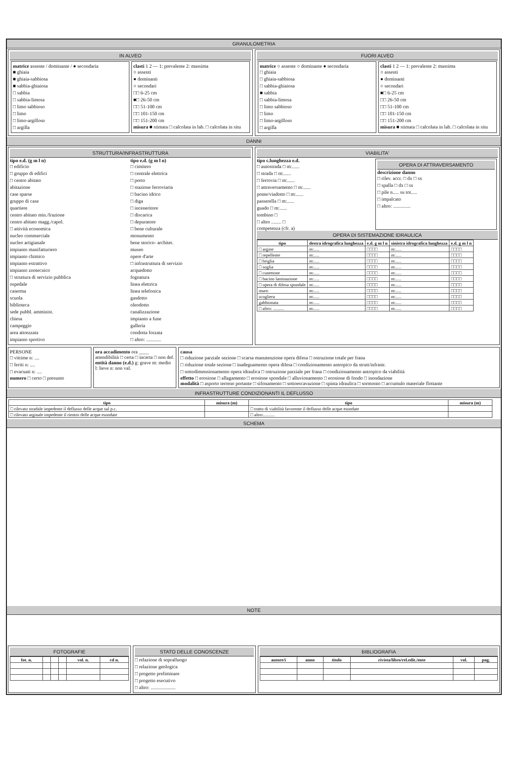GRANULOMETRIA
IN ALVEO
matrice assente / dominante / ● secondaria
■ ghiaia
■ ghiaia-sabbiosa
■ sabbia-ghiaiosa
□ sabbia
□ sabbia-limosa
□ limo sabbioso
□ limo
□ limo-argilloso
□ argilla
clasti 1 2 — 1: prevalente 2: massima
○ assenti
● dominanti
○ secondari
□□ 6-25 cm
■□ 26-50 cm
□□ 51-100 cm
□□ 101-150 cm
□□ 151-200 cm
misura ■ stimata □ calcolata in lab. □ calcolata in situ
FUORI ALVEO
matrice ○ assente ○ dominante ● secondaria
□ ghiaia
□ ghiaia-sabbiosa
□ sabbia-ghiaiosa
■ sabbia
□ sabbia-limosa
□ limo sabbioso
□ limo
□ limo-argilloso
□ argilla
clasti 1 2 — 1: prevalente 2: massima
○ assenti
● dominanti
○ secondari
■□ 6-25 cm
□□ 26-50 cm
□□ 51-100 cm
□□ 101-150 cm
□□ 151-200 cm
misura ■ stimata □ calcolata in lab. □ calcolata in situ
DANNI
STRUTTURA/INFRASTRUTTURA
tipo e.d. (g m l n)
□ edificio
□ gruppo di edifici
□ centro abitato
abitazione
case sparse
gruppo di case
quartiere
centro abitato min./frazione
centro abitato magg./capol.
□ attività economica
nucleo commerciale
nucleo artigianale
impianto manifatturiero
impianto chimico
impianto estrattivo
impianto zootecnico
□ struttura di servizio pubblica
ospedale
caserma
scuola
biblioteca
sede pubbl. amminist.
chiesa
campeggio
area attrezzata
impianto sportivo
tipo e.d. (g m l n)
□ cimitero
□ centrale elettrica
□ porto
□ stazione ferroviaria
□ bacino idrico
□ diga
□ inceneritore
□ discarica
□ depuratore
□ bene culturale
monumento
bene storico- architet.
museo
opere d'arte
□ infrastruttura di servizio
acquedotto
fognatura
linea elettrica
linea telefonica
gasdotto
oleodotto
canalizzazione
impianto a fune
galleria
condotta forzata
□ altro: ............
VIABILITA'
tipo c.lunghezza e.d.
□ autostrada □ m:......
□ strada □ m:......
□ ferrovia □ m:......
□ attraversamento □ m:......
ponte/viadotto □ m:......
passerella □ m:......
guado □ m:......
tombino □
□ altro ........ □
competenza (cfr. a)
OPERA DI ATTRAVERSAMENTO
descrizione danno
□ rilev. accr. □ dx □ sx
□ spalla □ dx □ sx
□ pile n..... su tot.....
□ impalcato
□ altro: ..............
OPERA DI SISTEMAZIONE IDRAULICA
| tipo | destra idrografica lunghezza | e.d. g m l n | sinistra idrografica lunghezza | e.d. g m l n |
| --- | --- | --- | --- | --- |
| □ argine | m:..... | □□□□ | m:..... | □□□□ |
| □ repellente | m:..... | □□□□ | m:..... | □□□□ |
| □ briglia | m:..... | □□□□ | m:..... | □□□□ |
| □ soglia | m:..... | □□□□ | m:..... | □□□□ |
| □ cunettone | m:..... | □□□□ | m:..... | □□□□ |
| □ bacino laminazione | m:..... | □□□□ | m:..... | □□□□ |
| □ opera di difesa spondale | m:..... | □□□□ | m:..... | □□□□ |
| muro | m:..... | □□□□ | m:..... | □□□□ |
| scogliera | m:..... | □□□□ | m:..... | □□□□ |
| gabbionata | m:..... | □□□□ | m:..... | □□□□ |
| □ altro: .......... | m:..... | □□□□ | m:..... | □□□□ |
PERSONE
□ vittime n: ....
□ feriti n: ....
□ evacuati n: ....
numero □ certo □ presunto
ora accadimento ora ____
attendibilità □ certa □ incerta □ non def.
entità danno (e.d.) g: grave m: medio l: lieve n: non val.
causa
□ riduzione parziale sezione □ scarsa manutenzione opera difesa □ ostruzione totale per frana
□ riduzione totale sezione □ inadeguamento opera difesa □ condizionamento antropico da strutt/infrastr.
□ sottodimensionamento opera idraulica □ ostruzione parziale per frana □ condizionamento antropico da viabilità
effetto □ erosione □ allagamento □ erosione spondale □ alluvionamento □ erosione di fondo □ inondazione
modalità □ asporto terreno portante □ sifonamento □ sottoescavazione □ spinta idraulica □ sormonto □ accumulo materiale flottante
INFRASTRUTTURE CONDIZIONANTI IL DEFLUSSO
| tipo | misura (m) | tipo | misura (m) |
| --- | --- | --- | --- |
| □ rilevato stradale impedente il deflusso delle acque sul p.c. | | □ tratto di viabilità favorente il deflusso delle acque esondate | |
| □ rilevato arginale impedente il rientro delle acque esondate | | □ altro:.......... | |
SCHEMA
NOTE
FOTOGRAFIE
| fot. n. | | | | vol. n. | cd n. |
| --- | --- | --- | --- | --- | --- |
STATO DELLE CONOSCENZE
□ relazione di sopralluogo
□ relazione geologica
□ progetto preliminare
□ progetto esecutivo
□ altro: ....................
BIBLIOGRAFIA
| autore/i | anno | titolo | rivista/libro/rel.edit./ente | vol. | pag. |
| --- | --- | --- | --- | --- | --- |